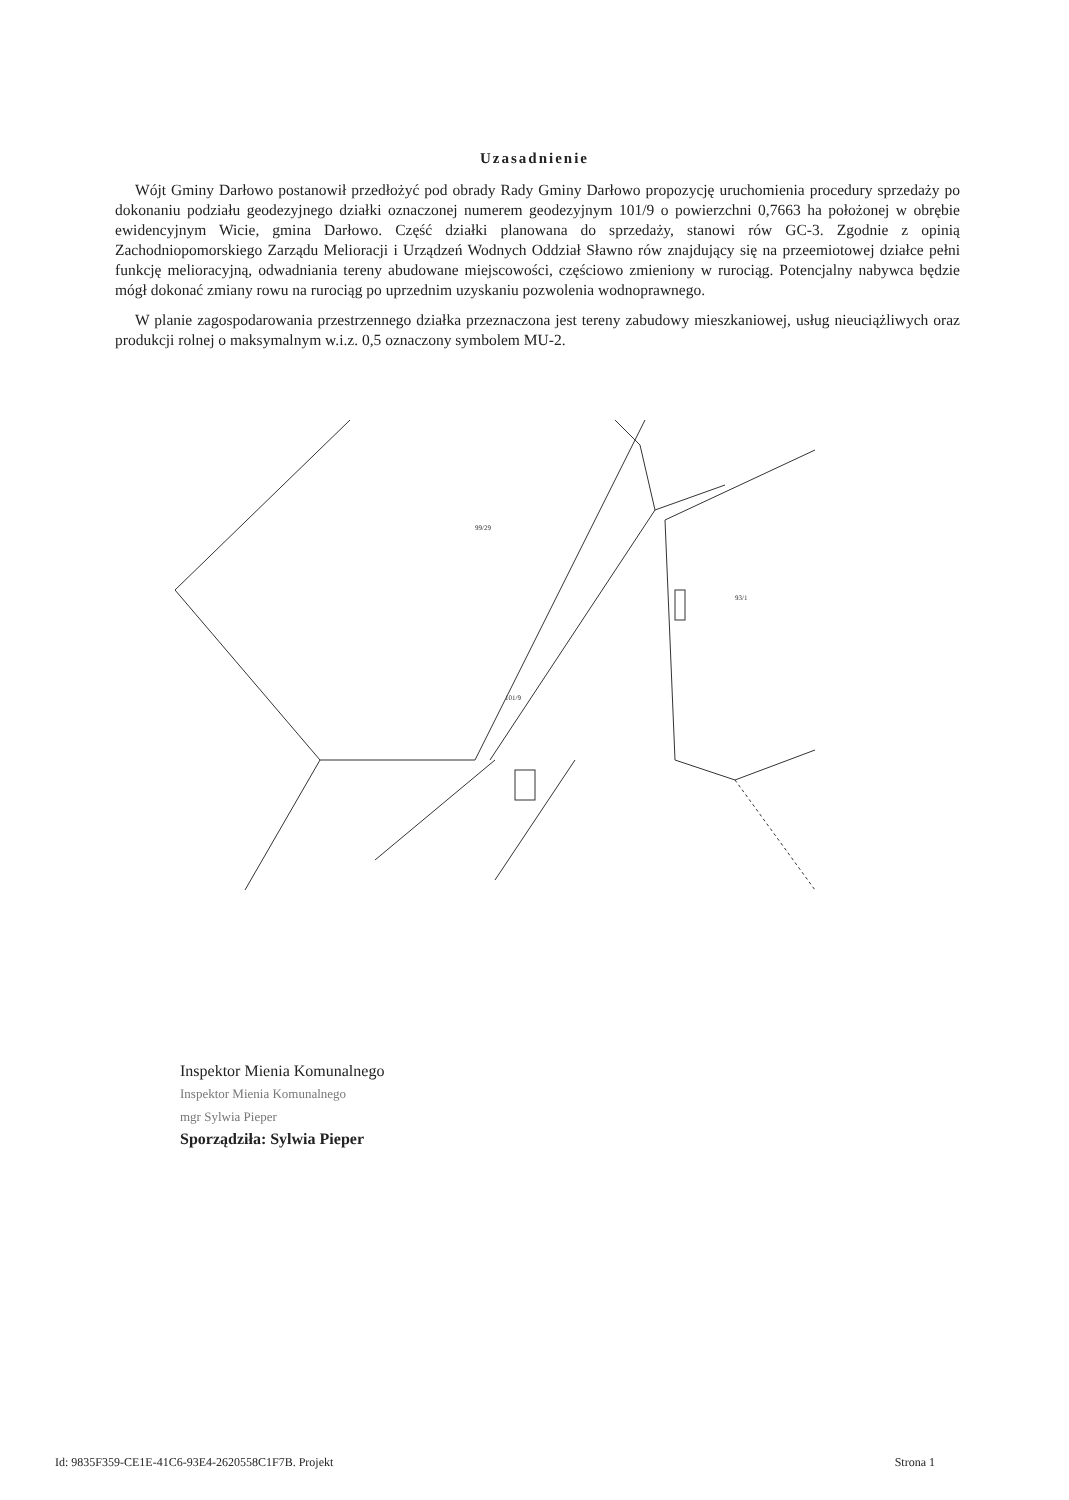Uzasadnienie
Wójt Gminy Darłowo postanowił przedłożyć pod obrady Rady Gminy Darłowo propozycję uruchomienia procedury sprzedaży po dokonaniu podziału geodezyjnego działki oznaczonej numerem geodezyjnym 101/9 o powierzchni 0,7663 ha położonej w obrębie ewidencyjnym Wicie, gmina Darłowo. Część działki planowana do sprzedaży, stanowi rów GC-3. Zgodnie z opinią Zachodniopomorskiego Zarządu Melioracji i Urządzeń Wodnych Oddział Sławno rów znajdujący się na przeemiotowej działce pełni funkcję melioracyjną, odwadniania tereny abudowane miejscowości, częściowo zmieniony w rurociąg. Potencjalny nabywca będzie mógł dokonać zmiany rowu na rurociąg po uprzednim uzyskaniu pozwolenia wodnoprawnego.
W planie zagospodarowania przestrzennego działka przeznaczona jest tereny zabudowy mieszkaniowej, usług nieuciążliwych oraz produkcji rolnej o maksymalnym w.i.z. 0,5 oznaczony symbolem MU-2.
101/9
99/29
93/1
Inspektor Mienia Komunalnego
Inspektor Mienia Komunalnego
mgr Sylwia Pieper
Sporządziła: Sylwia Pieper
Id: 9835F359-CE1E-41C6-93E4-2620558C1F7B. Projekt Strona 1